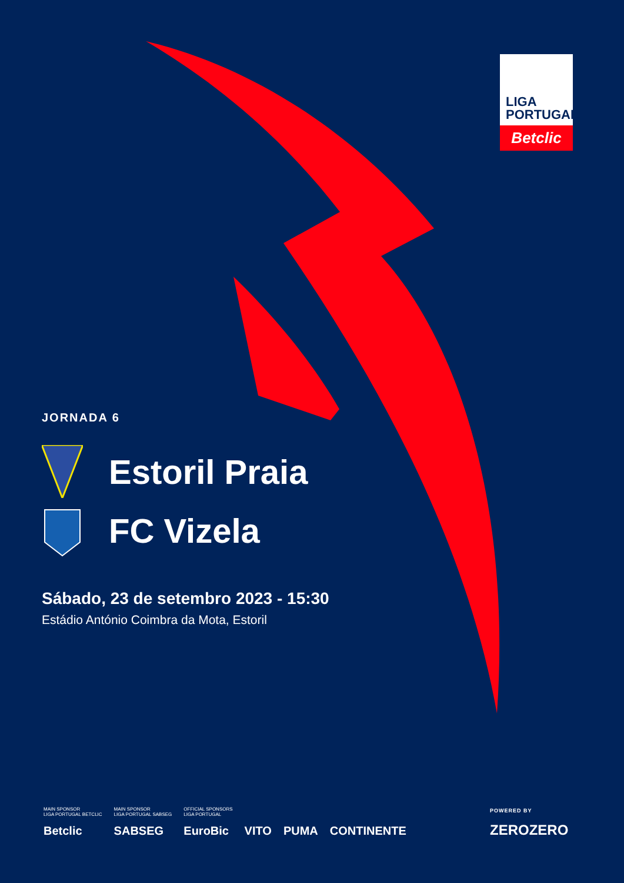LIGA
PORTUGAL
Betclic
JORNADA 6
Estoril Praia
FC Vizela
Sábado, 23 de setembro 2023 - 15:30
Estádio António Coimbra da Mota, Estoril
MAIN SPONSOR
LIGA PORTUGAL BETCLIC
Betclic
MAIN SPONSOR
LIGA PORTUGAL SABSEG
SABSEG
OFFICIAL SPONSORS
LIGA PORTUGAL
EuroBic
VITO
PUMA
CONTINENTE
POWERED BY
ZEROZERO